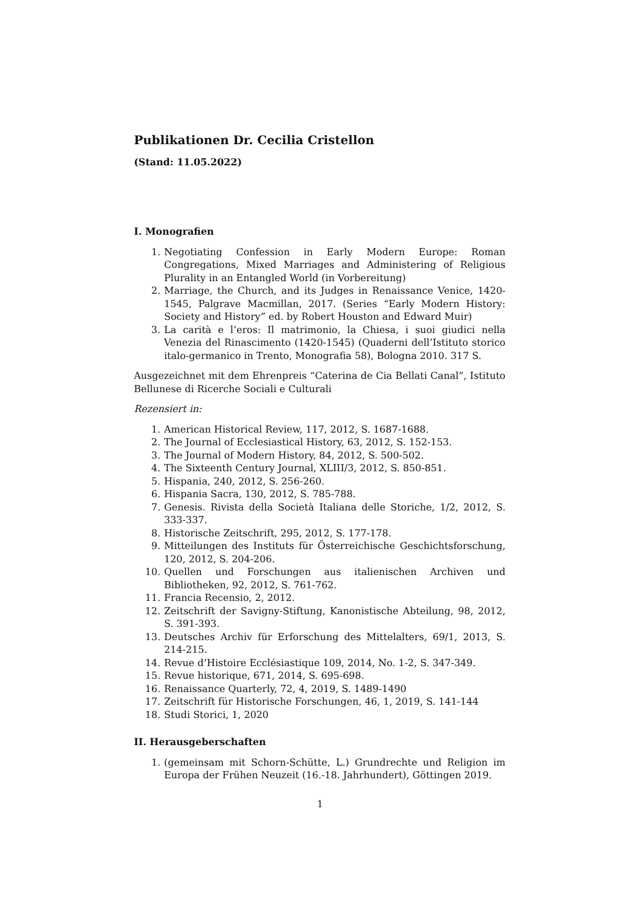Publikationen Dr. Cecilia Cristellon
(Stand: 11.05.2022)
I. Monografien
1. Negotiating Confession in Early Modern Europe: Roman Congregations, Mixed Marriages and Administering of Religious Plurality in an Entangled World (in Vorbereitung)
2. Marriage, the Church, and its Judges in Renaissance Venice, 1420-1545, Palgrave Macmillan, 2017. (Series “Early Modern History: Society and History” ed. by Robert Houston and Edward Muir)
3. La carità e l’eros: Il matrimonio, la Chiesa, i suoi giudici nella Venezia del Rinascimento (1420-1545) (Quaderni dell’Istituto storico italo-germanico in Trento, Monografia 58), Bologna 2010. 317 S.
Ausgezeichnet mit dem Ehrenpreis “Caterina de Cia Bellati Canal”, Istituto Bellunese di Ricerche Sociali e Culturali
Rezensiert in:
1. American Historical Review, 117, 2012, S. 1687-1688.
2. The Journal of Ecclesiastical History, 63, 2012, S. 152-153.
3. The Journal of Modern History, 84, 2012, S. 500-502.
4. The Sixteenth Century Journal, XLIII/3, 2012, S. 850-851.
5. Hispania, 240, 2012, S. 256-260.
6. Hispania Sacra, 130, 2012, S. 785-788.
7. Genesis. Rivista della Società Italiana delle Storiche, 1/2, 2012, S. 333-337.
8. Historische Zeitschrift, 295, 2012, S. 177-178.
9. Mitteilungen des Instituts für Österreichische Geschichtsforschung, 120, 2012, S. 204-206.
10. Quellen und Forschungen aus italienischen Archiven und Bibliotheken, 92, 2012, S. 761-762.
11. Francia Recensio, 2, 2012.
12. Zeitschrift der Savigny-Stiftung, Kanonistische Abteilung, 98, 2012, S. 391-393.
13. Deutsches Archiv für Erforschung des Mittelalters, 69/1, 2013, S. 214-215.
14. Revue d’Histoire Ecclésiastique 109, 2014, No. 1-2, S. 347-349.
15. Revue historique, 671, 2014, S. 695-698.
16. Renaissance Quarterly, 72, 4, 2019, S. 1489-1490
17. Zeitschrift für Historische Forschungen, 46, 1, 2019, S. 141-144
18. Studi Storici, 1, 2020
II. Herausgeberschaften
1. (gemeinsam mit Schorn-Schütte, L.) Grundrechte und Religion im Europa der Frühen Neuzeit (16.-18. Jahrhundert), Göttingen 2019.
1